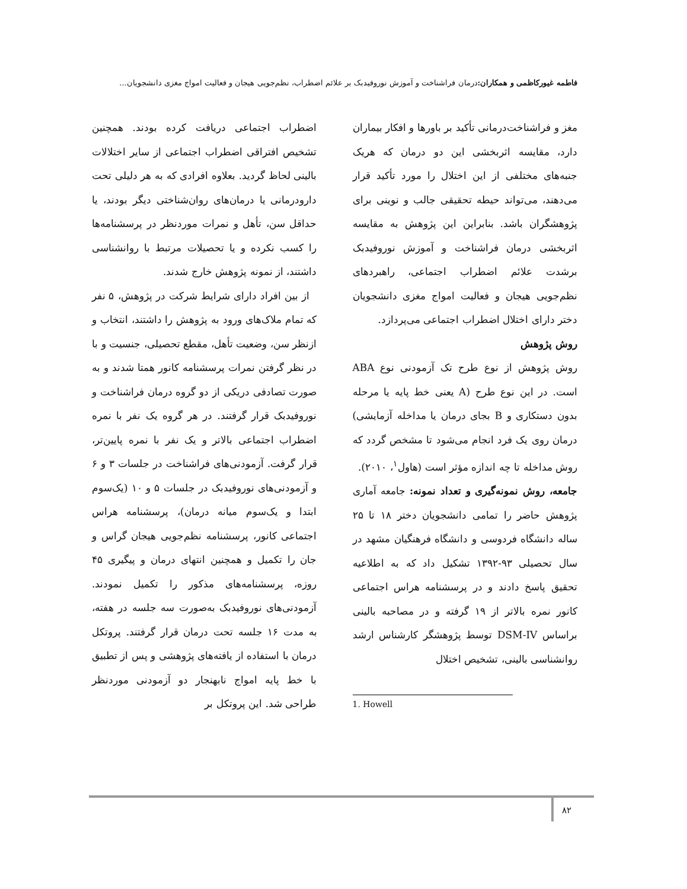فاطمه غیورکاظمی و همکاران: درمان فراشناخت و آموزش نوروفیدبک بر علائم اضطراب، نظم‌جویی هیجان و فعالیت امواج مغزی دانشجویان...
مغز و فراشناخت‌درمانی تأکید بر باورها و افکار بیماران دارد، مقایسه اثربخشی این دو درمان که هریک جنبه‌های مختلفی از این اختلال را مورد تأکید قرار می‌دهند، می‌تواند حیطه تحقیقی جالب و نوینی برای پژوهشگران باشد. بنابراین این پژوهش به مقایسه اثربخشی درمان فراشناخت و آموزش نوروفیدبک برشدت علائم اضطراب اجتماعی، راهبردهای نظم‌جویی هیجان و فعالیت امواج مغزی دانشجویان دختر دارای اختلال اضطراب اجتماعی می‌پردازد.
روش پژوهش
روش پژوهش از نوع طرح تک آزمودنی نوع ABA است. در این نوع طرح (A یعنی خط پایه یا مرحله بدون دستکاری و B بجای درمان یا مداخله آزمایشی) درمان روی یک فرد انجام می‌شود تا مشخص گردد که روش مداخله تا چه اندازه مؤثر است (هاول<sup>۱</sup>، ۲۰۱۰).
جامعه، روش نمونه‌گیری و تعداد نمونه: جامعه آماری پژوهش حاضر را تمامی دانشجویان دختر ۱۸ تا ۲۵ ساله دانشگاه فردوسی و دانشگاه فرهنگیان مشهد در سال تحصیلی ۹۳-۱۳۹۲ تشکیل داد که به اطلاعیه تحقیق پاسخ دادند و در پرسشنامه هراس اجتماعی کانور نمره بالاتر از ۱۹ گرفته و در مصاحبه بالینی براساس DSM-IV توسط پژوهشگر کارشناس ارشد روانشناسی بالینی، تشخیص اختلال
1. Howell
اضطراب اجتماعی دریافت کرده بودند. همچنین تشخیص افتراقی اضطراب اجتماعی از سایر اختلالات بالینی لحاظ گردید. بعلاوه افرادی که به هر دلیلی تحت دارودرمانی یا درمان‌های روان‌شناختی دیگر بودند، یا حداقل سن، تأهل و نمرات موردنظر در پرسشنامه‌ها را کسب نکرده و یا تحصیلات مرتبط با روانشناسی داشتند، از نمونه پژوهش خارج شدند.
از بین افراد دارای شرایط شرکت در پژوهش، ۵ نفر که تمام ملاک‌های ورود به پژوهش را داشتند، انتخاب و ازنظر سن، وضعیت تأهل، مقطع تحصیلی، جنسیت و با در نظر گرفتن نمرات پرسشنامه کانور همتا شدند و به صورت تصادفی دریکی از دو گروه درمان فراشناخت و نوروفیدبک قرار گرفتند. در هر گروه یک نفر با نمره اضطراب اجتماعی بالاتر و یک نفر با نمره پایین‌تر، قرار گرفت. آزمودنی‌های فراشناخت در جلسات ۳ و ۶ و آزمودنی‌های نوروفیدبک در جلسات ۵ و ۱۰ (یک‌سوم ابتدا و یک‌سوم میانه درمان)، پرسشنامه هراس اجتماعی کانور، پرسشنامه نظم‌جویی هیجان گراس و جان را تکمیل و همچنین انتهای درمان و پیگیری ۴۵ روزه، پرسشنامه‌های مذکور را تکمیل نمودند. آزمودنی‌های نوروفیدبک به‌صورت سه جلسه در هفته، به مدت ۱۶ جلسه تحت درمان قرار گرفتند. پروتکل درمان با استفاده از یافته‌های پژوهشی و پس از تطبیق با خط پایه امواج نابهنجار دو آزمودنی موردنظر طراحی شد. این پروتکل بر
۸۲